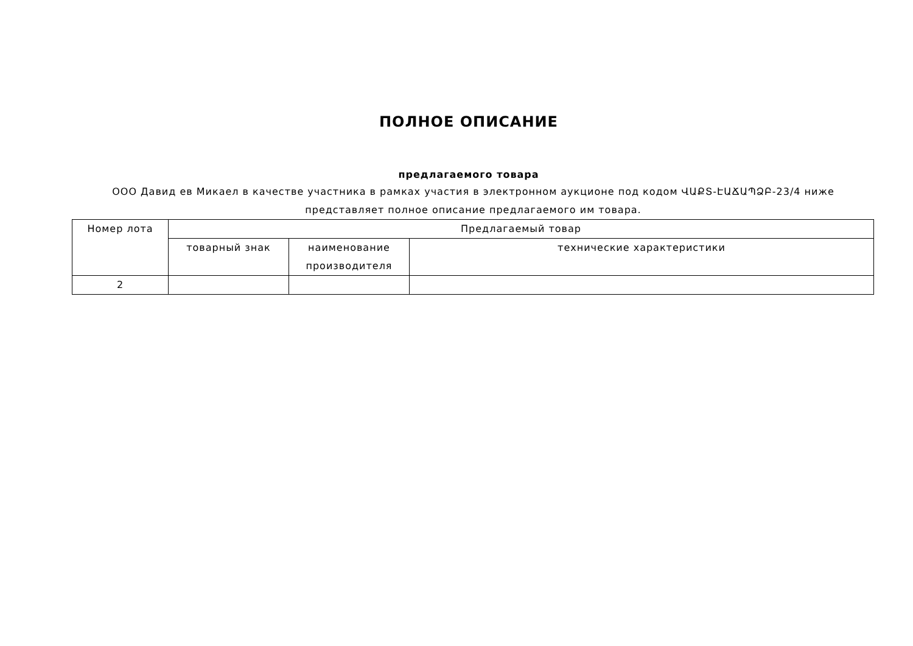ПОЛНОЕ ОПИСАНИЕ
предлагаемого товара
ООО Давид ев Микаел в качестве участника в рамках участия в электронном аукционе под кодом ՎԱՔՏ-ԷԱՃԱՊՁԲ-23/4 ниже представляет полное описание предлагаемого им товара.
| Номер лота | Предлагаемый товар | | |
| --- | --- | --- | --- |
| | товарный знак | наименование производителя | технические характеристики |
| 2 | | | |